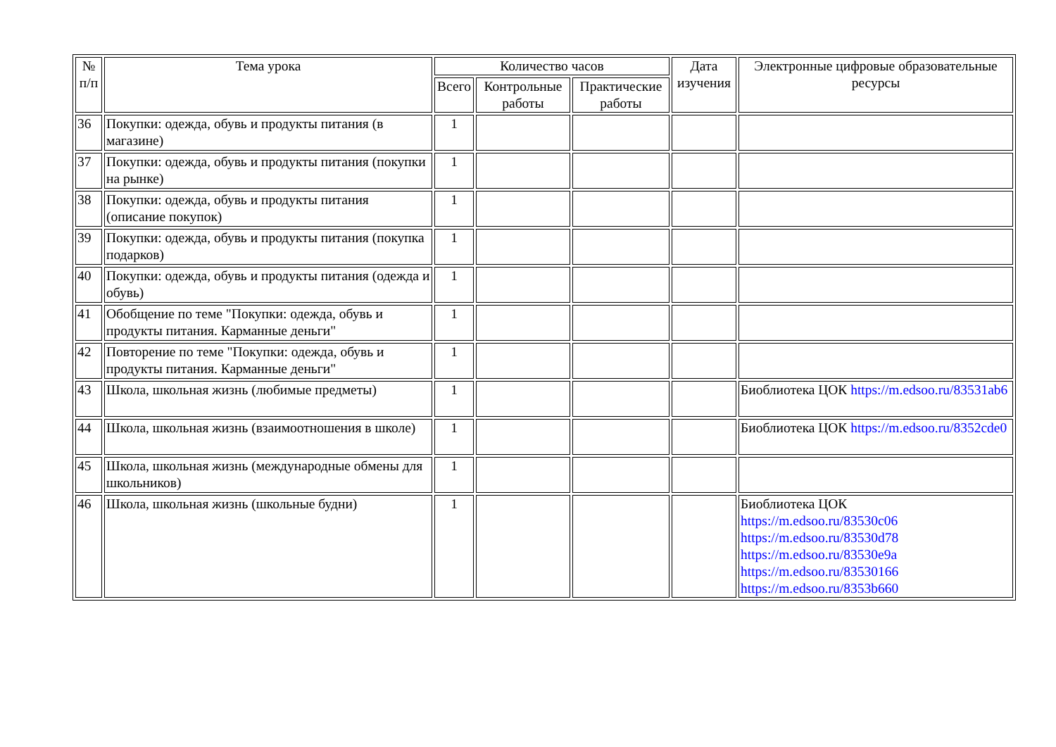| № п/п | Тема урока | Количество часов | | | Дата изучения | Электронные цифровые образовательные ресурсы |
| --- | --- | --- | --- | --- | --- | --- |
| | | Всего | Контрольные работы | Практические работы | | |
| 36 | Покупки: одежда, обувь и продукты питания (в магазине) | 1 | | | | |
| 37 | Покупки: одежда, обувь и продукты питания (покупки на рынке) | 1 | | | | |
| 38 | Покупки: одежда, обувь и продукты питания (описание покупок) | 1 | | | | |
| 39 | Покупки: одежда, обувь и продукты питания (покупка подарков) | 1 | | | | |
| 40 | Покупки: одежда, обувь и продукты питания (одежда и обувь) | 1 | | | | |
| 41 | Обобщение по теме "Покупки: одежда, обувь и продукты питания. Карманные деньги" | 1 | | | | |
| 42 | Повторение по теме "Покупки: одежда, обувь и продукты питания. Карманные деньги" | 1 | | | | |
| 43 | Школа, школьная жизнь (любимые предметы) | 1 | | | | Биоблиотека ЦОК https://m.edsoo.ru/83531ab6 |
| 44 | Школа, школьная жизнь (взаимоотношения в школе) | 1 | | | | Биоблиотека ЦОК https://m.edsoo.ru/8352cde0 |
| 45 | Школа, школьная жизнь (международные обмены для школьников) | 1 | | | | |
| 46 | Школа, школьная жизнь (школьные будни) | 1 | | | | Биоблиотека ЦОК https://m.edsoo.ru/83530c06 https://m.edsoo.ru/83530d78 https://m.edsoo.ru/83530e9a https://m.edsoo.ru/83530166 https://m.edsoo.ru/8353b660 |